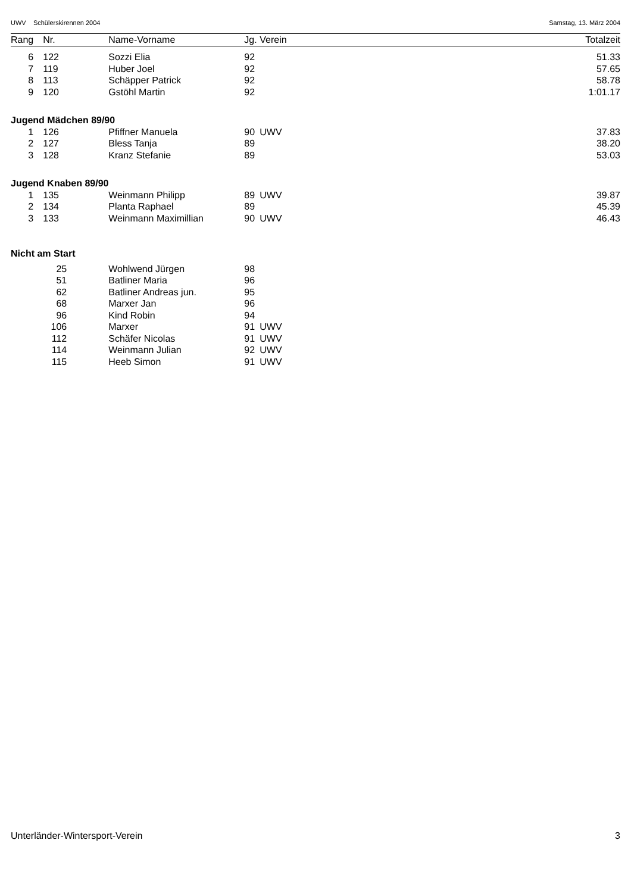UWV Schülerskirennen 2004 Samstag, 13. März 2004
| Rang | Nr. | | Name-Vorname | Jg. | Verein | Totalzeit |
| --- | --- | --- | --- | --- | --- | --- |
| 6 | 122 | | Sozzi Elia | 92 | | 51.33 |
| 7 | 119 | | Huber Joel | 92 | | 57.65 |
| 8 | 113 | | Schäpper Patrick | 92 | | 58.78 |
| 9 | 120 | | Gstöhl Martin | 92 | | 1:01.17 |
| Jugend Mädchen 89/90 | | | | | | |
| 1 | 126 | | Pfiffner Manuela | 90 | UWV | 37.83 |
| 2 | 127 | | Bless Tanja | 89 | | 38.20 |
| 3 | 128 | | Kranz Stefanie | 89 | | 53.03 |
| Jugend Knaben 89/90 | | | | | | |
| 1 | 135 | | Weinmann Philipp | 89 | UWV | 39.87 |
| 2 | 134 | | Planta Raphael | 89 | | 45.39 |
| 3 | 133 | | Weinmann Maximillian | 90 | UWV | 46.43 |
| Nicht am Start | | | | | | |
| | 25 | | Wohlwend Jürgen | 98 | | |
| | 51 | | Batliner Maria | 96 | | |
| | 62 | | Batliner Andreas jun. | 95 | | |
| | 68 | | Marxer Jan | 96 | | |
| | 96 | | Kind Robin | 94 | | |
| | 106 | | Marxer | 91 | UWV | |
| | 112 | | Schäfer Nicolas | 91 | UWV | |
| | 114 | | Weinmann Julian | 92 | UWV | |
| | 115 | | Heeb Simon | 91 | UWV | |
Unterländer-Wintersport-Verein 3